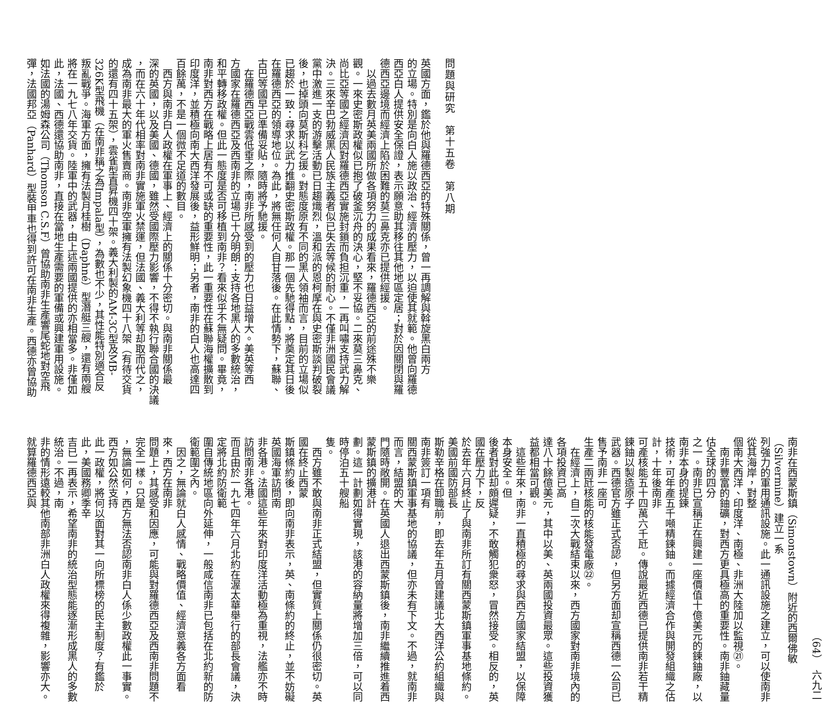問題與研究　第十五卷　第八期
英國方面，鑑於他與羅德西亞的特殊關係，曾一再調解與斡旋黑白兩方
的立場。特別是向白人施以政治、經濟的壓力，以迫使其就範。他曾向羅德
西亞白人提供安全保證，表示願意助其移往其他地區定居；對於因關閉與羅
德西亞邊境而經濟上陷於困難的莫三鼻克亦已提供經援。
　以過去數月英美兩國所做各項努力的成果看來，羅德西亞的前途殊不樂
觀。一來史密斯政權似已抱了破釜沉舟的決心，堅不妥協。二來莫三鼻克、
尚比亞等國之經濟因對羅德西亞實施封鎖而負担沉重，一再叫嘯支持武力解
決。三來辛巴勃威黑人民族主義者似已失去等候的耐心。不僅非洲國民會議
黨中激進一支的游擊活動已日趨熾烈，溫和派的恩柯摩在與史密斯談判破裂
後，也掉頭向莫斯科乞援。對態度原有不同的黑人領袖而言，目前的立場似
已趨於一致：尋求以武力推翻史密斯政權。那一個先馳得點，將奠定其日後
在羅德西亞的領導地位。為此，將無任何人自甘落後。在此情勢下，蘇聯、
古巴等國早已準備妥貼，隨時將予馳援。
　在羅德西亞戰雲低垂之際，南非所感受到的壓力也日益增大。美英等西
方國家在羅德西亞及西南非的立場已十分明朗：支持各地黑人的多數統治，
和平轉移政權。但此一態度是否可移植到南非？看來似乎不無疑問。畢竟，
南非對西方在戰略上居有不可或缺的重要性，此一重要性在蘇聯海權擴散到
印度洋，並積極向南大西洋發展後，益形鮮明；另者，南非的白人也高達四
百餘萬，不是一個微不足道的數目。
　西方與南非白人政權在軍事上、經濟上的關係十分密切。與南非關係最
深的英國，以及美國、德國，雖然受國際壓力影響，不得不執行聯合國的決議
，而在六十年代相率對南非實施軍火禁運，但法國、義大利等却取而代之，
成為南非最大的軍火售賣商。南非空軍擁有法製幻象機四十八架（有待交貨
的還有四十五架），雲雀型直昇機四十架。義大利製的AM-3C型及MB-
326K型飛機（在南非稱之為Impala型），為數也不少，其性能特別適合反
叛亂戰爭。海軍方面，擁有法製月桂樹（Daphné）型潛艇三艘，還有兩艘
將在一九七八年交貨。陸軍中的武器，由上述兩國提供的亦相當多。非僅如
此，法國、西德還協助南非，直接在當地生產需要的軍備或興建軍用設施。
如法國的湯姆森公司（Thomson C.S.F）曾協助南非生產響尾蛇地對空飛
彈，法國邦亞（Panhard）型裝甲車也得到許可在南非生產。西德亦曾協助
（64）　六九二
南非在西蒙斯鎮（Simonstown）附近的西爾佛敏（Silvermine）建立一系
列強力的軍用通訊設施。此一通訊設施之建立，可以使南非從其海岸，對整
個南大西洋、印度洋、南極、非洲大陸加以監視㉑。
　南非豐富的鈾礦，對西方更具極高的重要性。南非鈾藏量估全球的四分
之一。南非已宣稱正在興建一座價值十億美元的鍊鈾廠，以南非本身的提鍊
技術，可年產五千噸精鍊鈾。而據經濟合作與開發組織之估計，十年後南非
可產核能五十四萬六千瓩。傳說最近西德已提供南非若干精鍊鈾以製造原子
武器。西德官方雖正式否認，但另方面却宣稱西德一公司已售予南非一座可
生產二兩瓩核能的核能發電廠㉒。
　在經濟上，自二次大戰結束以來，西方國家對南非境內的各項投資已高
達八十餘億美元，其中以美、英兩國投資最眾。這些投資獲益都相當可觀。
　這些年來，南非一直積極的尋求與西方國家結盟，以保障本身安全。但
後者對此却頗遲疑，不敢觸犯衆怒，冒然接受。相反的，英國在壓力下，反
於去年六月終止了與南非所訂有關西蒙斯鎮軍事基地條約。美國前國防部長
斯勒辛格在卸職前，即去年五月曾建議北大西洋公約組織與南非簽訂一項有
關西蒙斯鎮軍事基地的協議，但亦未有下文。不過，就南非而言，結盟的大
門隨時敞開。在英國人退出西蒙斯鎮後，南非繼續推進着西蒙斯鎮的擴港計
劃。這一計劃如得實現，該港的容納量將增加三倍，可以同時停泊五十艘船
隻。
　西方雖不敢與南非正式結盟，但實質上關係仍很密切。英國在終止西蒙
斯鎮條約後，即向南非表示，英、南條約的終止，並不妨礙英國海軍訪問南
非各港。法國這些年來對印度洋活動極為重視，法艦亦不時訪問南非各港。
而且由於一九七四年六月北約在渥太華舉行的部長會議，決定將北約防衛範
圍自傳統地區向外延伸，一般咸信南非已包括在北約新的防衛範圍之內。
　因之，無論就白人感情、戰略價值、經濟意義各方面看來，西方在南非
問題上，其感受和因應，可能與對羅德西亞及西南非問題不完全一樣。只是
，無論如何，西方無法否認南非白人係少數政權此一事實。西方如公然支持
此一政權，將何以面對其一向所標榜的民主制度？有鑑於此，美國務卿季辛
吉已一再表示，希望南非的統治型態能逐漸形成黑人的多數統治。不過，南
非的情形遠較其他南部非洲白人政權來得複雜，影響亦大。就算羅德西亞與